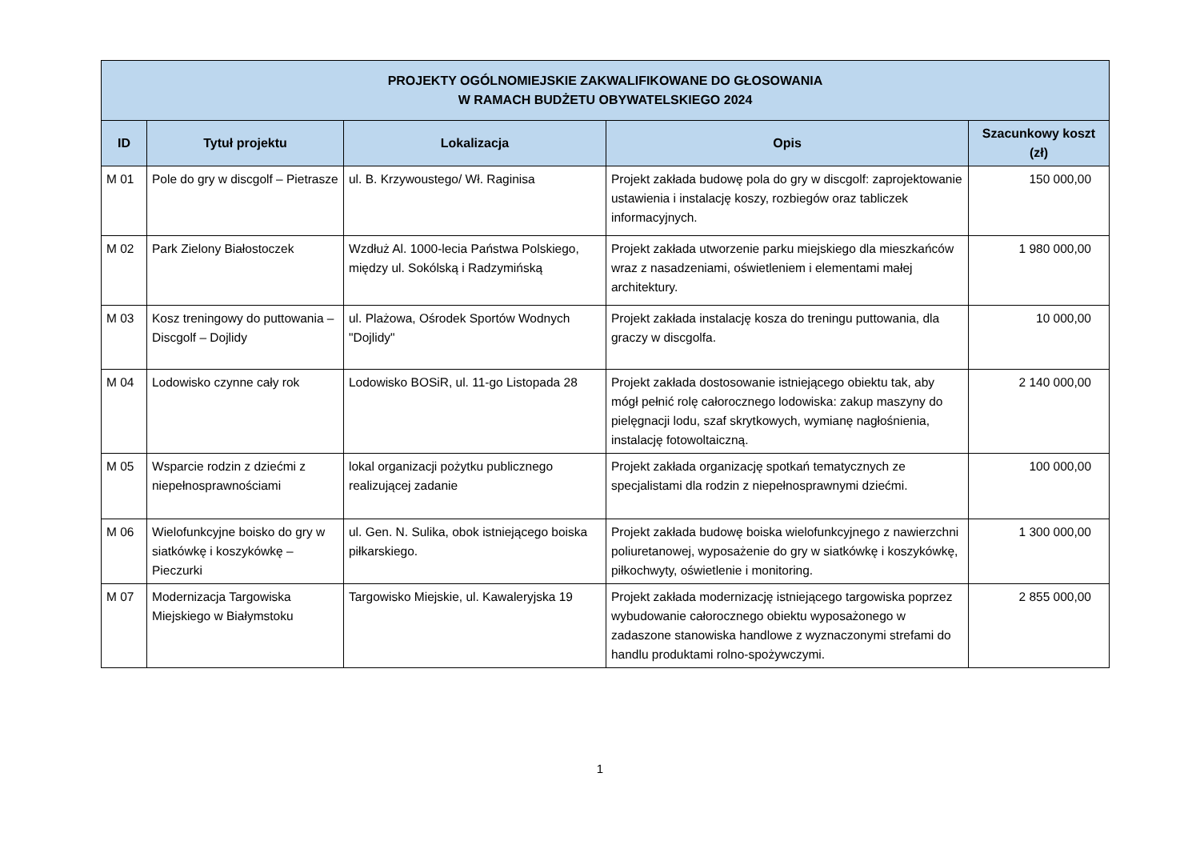| PROJEKTY OGÓLNOMIEJSKIE ZAKWALIFIKOWANE DO GŁOSOWANIA W RAMACH BUDŻETU OBYWATELSKIEGO 2024 | | | | |
| --- | --- | --- | --- | --- |
| ID | Tytuł projektu | Lokalizacja | Opis | Szacunkowy koszt (zł) |
| M 01 | Pole do gry w discgolf – Pietrasze | ul. B. Krzywoustego/ Wł. Raginisa | Projekt zakłada budowę pola do gry w discgolf: zaprojektowanie ustawienia i instalację koszy, rozbiegów oraz tabliczek informacyjnych. | 150 000,00 |
| M 02 | Park Zielony Białostoczek | Wzdłuż Al. 1000-lecia Państwa Polskiego, między ul. Sokólską i Radzymińską | Projekt zakłada utworzenie parku miejskiego dla mieszkańców wraz z nasadzeniami, oświetleniem i elementami małej architektury. | 1 980 000,00 |
| M 03 | Kosz treningowy do puttowania – Discgolf – Dojlidy | ul. Plażowa, Ośrodek Sportów Wodnych "Dojlidy" | Projekt zakłada instalację kosza do treningu puttowania, dla graczy w discgolfa. | 10 000,00 |
| M 04 | Lodowisko czynne cały rok | Lodowisko BOSiR, ul. 11-go Listopada 28 | Projekt zakłada dostosowanie istniejącego obiektu tak, aby mógł pełnić rolę całorocznego lodowiska: zakup maszyny do pielęgnacji lodu, szaf skrytkowych, wymianę nagłośnienia, instalację fotowoltaiczną. | 2 140 000,00 |
| M 05 | Wsparcie rodzin z dziećmi z niepełnosprawnościami | lokal organizacji pożytku publicznego realizującej zadanie | Projekt zakłada organizację spotkań tematycznych ze specjalistami dla rodzin z niepełnosprawnymi dziećmi. | 100 000,00 |
| M 06 | Wielofunkcyjne boisko do gry w siatkówkę i koszykówkę – Pieczurki | ul. Gen. N. Sulika, obok istniejącego boiska piłkarskiego. | Projekt zakłada budowę boiska wielofunkcyjnego z nawierzchni poliuretanowej, wyposażenie do gry w siatkówkę i koszykówkę, piłkochwyty, oświetlenie i monitoring. | 1 300 000,00 |
| M 07 | Modernizacja Targowiska Miejskiego w Białymstoku | Targowisko Miejskie, ul. Kawaleryjska 19 | Projekt zakłada modernizację istniejącego targowiska poprzez wybudowanie całorocznego obiektu wyposażonego w zadaszone stanowiska handlowe z wyznaczonymi strefami do handlu produktami rolno-spożywczymi. | 2 855 000,00 |
1